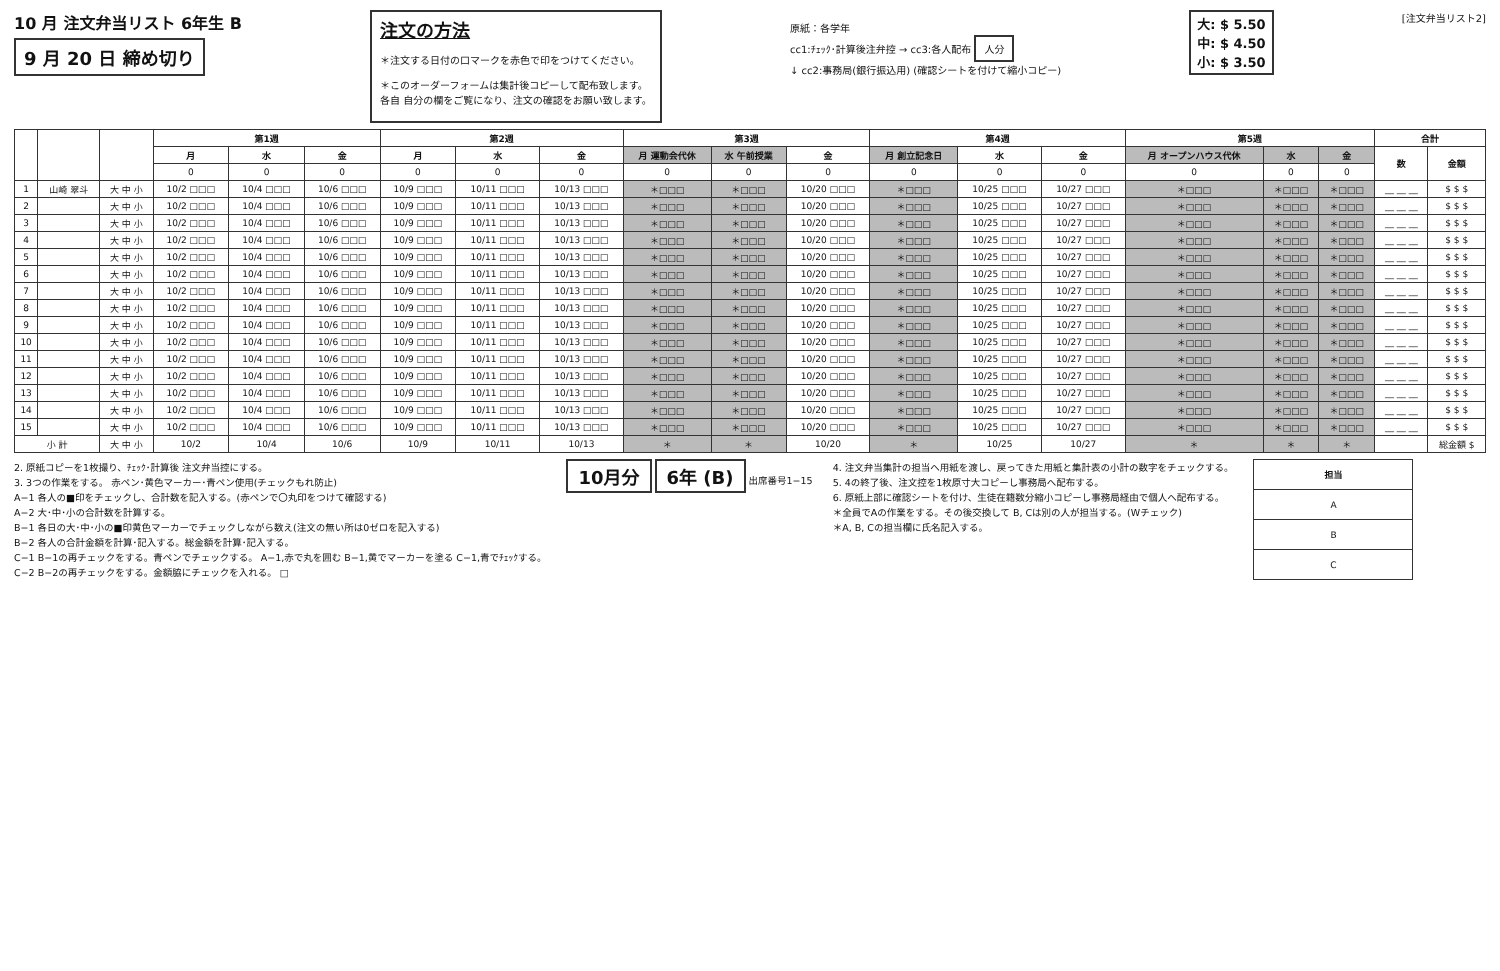10 月 注文弁当リスト 6年生 B
9 月 20 日 締め切り
注文の方法
＊注文する日付の口マークを赤色で印をつけてください。
＊このオーダーフォームは集計後コピーして配布致します。
各自 自分の欄をご覧になり、注文の確認をお願い致します。
原紙：各学年
cc1:ﾁｪｯｸ･計算後注弁控 → cc3:各人配布 人分
↓ cc2:事務局(銀行振込用) (確認シートを付けて縮小コピー)
大: $ 5.50
中: $ 4.50
小: $ 3.50
[注文弁当リスト2]
| | | | 第1週 | | | 第2週 | | | 第3週 | | | 第4週 | | | 第5週 | | | 合計 | |
| --- | --- | --- | --- | --- | --- | --- | --- | --- | --- | --- | --- | --- | --- | --- | --- | --- | --- | --- | --- |
| | | | 月 | 水 | 金 | 月 | 水 | 金 | 月 運動会代休 | 水 午前授業 | 金 | 月 創立記念日 | 水 | 金 | 月 オープンハウス代休 | 水 | 金 | 数 | 金額 |
| | | | 0 | 0 | 0 | 0 | 0 | 0 | 0 | 0 | 0 | 0 | 0 | 0 | 0 | 0 | 0 | | |
| 1 | 山崎 翠斗 | 大 中 小 | 10/2 □□□ | 10/4 □□□ | 10/6 □□□ | 10/9 □□□ | 10/11 □□□ | 10/13 □□□ | ＊□□□ | ＊□□□ | 10/20 □□□ | ＊□□□ | 10/25 □□□ | 10/27 □□□ | ＊□□□ | ＊□□□ | ＊□□□ | __ __ __ | $ $ $ |
| 2 | | 大 中 小 | 10/2 □□□ | 10/4 □□□ | 10/6 □□□ | 10/9 □□□ | 10/11 □□□ | 10/13 □□□ | ＊□□□ | ＊□□□ | 10/20 □□□ | ＊□□□ | 10/25 □□□ | 10/27 □□□ | ＊□□□ | ＊□□□ | ＊□□□ | __ __ __ | $ $ $ |
| 3 | | 大 中 小 | 10/2 □□□ | 10/4 □□□ | 10/6 □□□ | 10/9 □□□ | 10/11 □□□ | 10/13 □□□ | ＊□□□ | ＊□□□ | 10/20 □□□ | ＊□□□ | 10/25 □□□ | 10/27 □□□ | ＊□□□ | ＊□□□ | ＊□□□ | __ __ __ | $ $ $ |
| 4 | | 大 中 小 | 10/2 □□□ | 10/4 □□□ | 10/6 □□□ | 10/9 □□□ | 10/11 □□□ | 10/13 □□□ | ＊□□□ | ＊□□□ | 10/20 □□□ | ＊□□□ | 10/25 □□□ | 10/27 □□□ | ＊□□□ | ＊□□□ | ＊□□□ | __ __ __ | $ $ $ |
| 5 | | 大 中 小 | 10/2 □□□ | 10/4 □□□ | 10/6 □□□ | 10/9 □□□ | 10/11 □□□ | 10/13 □□□ | ＊□□□ | ＊□□□ | 10/20 □□□ | ＊□□□ | 10/25 □□□ | 10/27 □□□ | ＊□□□ | ＊□□□ | ＊□□□ | __ __ __ | $ $ $ |
| 6 | | 大 中 小 | 10/2 □□□ | 10/4 □□□ | 10/6 □□□ | 10/9 □□□ | 10/11 □□□ | 10/13 □□□ | ＊□□□ | ＊□□□ | 10/20 □□□ | ＊□□□ | 10/25 □□□ | 10/27 □□□ | ＊□□□ | ＊□□□ | ＊□□□ | __ __ __ | $ $ $ |
| 7 | | 大 中 小 | 10/2 □□□ | 10/4 □□□ | 10/6 □□□ | 10/9 □□□ | 10/11 □□□ | 10/13 □□□ | ＊□□□ | ＊□□□ | 10/20 □□□ | ＊□□□ | 10/25 □□□ | 10/27 □□□ | ＊□□□ | ＊□□□ | ＊□□□ | __ __ __ | $ $ $ |
| 8 | | 大 中 小 | 10/2 □□□ | 10/4 □□□ | 10/6 □□□ | 10/9 □□□ | 10/11 □□□ | 10/13 □□□ | ＊□□□ | ＊□□□ | 10/20 □□□ | ＊□□□ | 10/25 □□□ | 10/27 □□□ | ＊□□□ | ＊□□□ | ＊□□□ | __ __ __ | $ $ $ |
| 9 | | 大 中 小 | 10/2 □□□ | 10/4 □□□ | 10/6 □□□ | 10/9 □□□ | 10/11 □□□ | 10/13 □□□ | ＊□□□ | ＊□□□ | 10/20 □□□ | ＊□□□ | 10/25 □□□ | 10/27 □□□ | ＊□□□ | ＊□□□ | ＊□□□ | __ __ __ | $ $ $ |
| 10 | | 大 中 小 | 10/2 □□□ | 10/4 □□□ | 10/6 □□□ | 10/9 □□□ | 10/11 □□□ | 10/13 □□□ | ＊□□□ | ＊□□□ | 10/20 □□□ | ＊□□□ | 10/25 □□□ | 10/27 □□□ | ＊□□□ | ＊□□□ | ＊□□□ | __ __ __ | $ $ $ |
| 11 | | 大 中 小 | 10/2 □□□ | 10/4 □□□ | 10/6 □□□ | 10/9 □□□ | 10/11 □□□ | 10/13 □□□ | ＊□□□ | ＊□□□ | 10/20 □□□ | ＊□□□ | 10/25 □□□ | 10/27 □□□ | ＊□□□ | ＊□□□ | ＊□□□ | __ __ __ | $ $ $ |
| 12 | | 大 中 小 | 10/2 □□□ | 10/4 □□□ | 10/6 □□□ | 10/9 □□□ | 10/11 □□□ | 10/13 □□□ | ＊□□□ | ＊□□□ | 10/20 □□□ | ＊□□□ | 10/25 □□□ | 10/27 □□□ | ＊□□□ | ＊□□□ | ＊□□□ | __ __ __ | $ $ $ |
| 13 | | 大 中 小 | 10/2 □□□ | 10/4 □□□ | 10/6 □□□ | 10/9 □□□ | 10/11 □□□ | 10/13 □□□ | ＊□□□ | ＊□□□ | 10/20 □□□ | ＊□□□ | 10/25 □□□ | 10/27 □□□ | ＊□□□ | ＊□□□ | ＊□□□ | __ __ __ | $ $ $ |
| 14 | | 大 中 小 | 10/2 □□□ | 10/4 □□□ | 10/6 □□□ | 10/9 □□□ | 10/11 □□□ | 10/13 □□□ | ＊□□□ | ＊□□□ | 10/20 □□□ | ＊□□□ | 10/25 □□□ | 10/27 □□□ | ＊□□□ | ＊□□□ | ＊□□□ | __ __ __ | $ $ $ |
| 15 | | 大 中 小 | 10/2 □□□ | 10/4 □□□ | 10/6 □□□ | 10/9 □□□ | 10/11 □□□ | 10/13 □□□ | ＊□□□ | ＊□□□ | 10/20 □□□ | ＊□□□ | 10/25 □□□ | 10/27 □□□ | ＊□□□ | ＊□□□ | ＊□□□ | __ __ __ | $ $ $ |
| 小 計 | | 大 中 小 | 10/2 | 10/4 | 10/6 | 10/9 | 10/11 | 10/13 | ＊ | ＊ | 10/20 | ＊ | 10/25 | 10/27 | ＊ | ＊ | ＊ | | 総金額 $ |
2. 原紙コピーを1枚撮り、ﾁｪｯｸ･計算後 注文弁当控にする。
3. 3つの作業をする。 赤ペン･黄色マーカー･青ペン使用(チェックもれ防止)
A−1 各人の■印をチェックし、合計数を記入する。(赤ペンで〇丸印をつけて確認する)
A−2 大･中･小の合計数を計算する。
B−1 各日の大･中･小の■印黄色マーカーでチェックしながら数え(注文の無い所は0ゼロを記入する)
B−2 各人の合計金額を計算･記入する。総金額を計算･記入する。
C−1 B−1の再チェックをする。青ペンでチェックする。 A−1,赤で丸を囲む B−1,黄でマーカーを塗る C−1,青でﾁｪｯｸする。
C−2 B−2の再チェックをする。金額脇にチェックを入れる。 □
10月分 6年 (B) 出席番号1−15 4. 注文弁当集計の担当へ用紙を渡し、戻ってきた用紙と集計表の小計の数字をチェックする。
5. 4の終了後、注文控を1枚原寸大コピーし事務局へ配布する。
6. 原紙上部に確認シートを付け、生徒在籍数分縮小コピーし事務局経由で個人へ配布する。
＊全員でAの作業をする。その後交換して B, Cは別の人が担当する。(Wチェック)
＊A, B, Cの担当欄に氏名記入する。
| 担当 |
| --- |
| A |
| B |
| C |